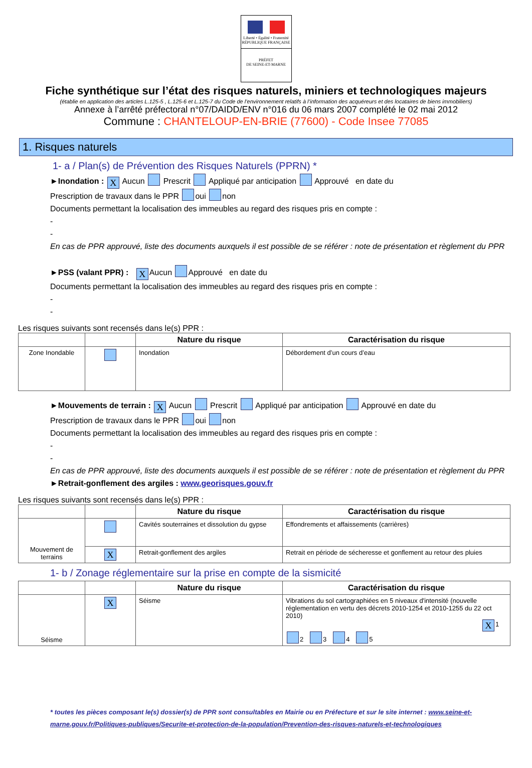Liberté • Égalité • Fraternité
RÉPUBLIQUE FRANÇAISE
PRÉFET
DE SEINE-ET-MARNE
Fiche synthétique sur l’état des risques naturels, miniers et technologiques majeurs
(établie en application des articles L.125-5 , L.125-6 et L.125-7 du Code de l’environnement relatifs à l’information des acquéreurs et des locataires de biens immobiliers)
Annexe à l’arrêté préfectoral n°07/DAIDD/ENV n°016 du 06 mars 2007 complété le 02 mai 2012
Commune : CHANTELOUP-EN-BRIE (77600) - Code Insee 77085
1. Risques naturels
1- a / Plan(s) de Prévention des Risques Naturels (PPRN) *
►Inondation : X Aucun Prescrit Appliqué par anticipation Approuvé en date du
Prescription de travaux dans le PPR oui non
Documents permettant la localisation des immeubles au regard des risques pris en compte :
-
-
En cas de PPR approuvé, liste des documents auxquels il est possible de se référer : note de présentation et règlement du PPR
►PSS (valant PPR) : X Aucun Approuvé en date du
Documents permettant la localisation des immeubles au regard des risques pris en compte :
-
-
Les risques suivants sont recensés dans le(s) PPR :
| | | Nature du risque | Caractérisation du risque |
| --- | --- | --- | --- |
| Zone Inondable | | Inondation | Débordement d’un cours d’eau |
►Mouvements de terrain : X Aucun Prescrit Appliqué par anticipation Approuvé en date du
Prescription de travaux dans le PPR oui non
Documents permettant la localisation des immeubles au regard des risques pris en compte :
-
-
En cas de PPR approuvé, liste des documents auxquels il est possible de se référer : note de présentation et règlement du PPR
►Retrait-gonflement des argiles : www.georisques.gouv.fr
Les risques suivants sont recensés dans le(s) PPR :
| | | Nature du risque | Caractérisation du risque |
| --- | --- | --- | --- |
| Mouvement de terrains | | Cavités souterraines et dissolution du gypse | Effondrements et affaissements (carrières) |
| | X | Retrait-gonflement des argiles | Retrait en période de sécheresse et gonflement au retour des pluies |
1- b / Zonage réglementaire sur la prise en compte de la sismicité
| | | Nature du risque | Caractérisation du risque |
| --- | --- | --- | --- |
| Séisme | X | Séisme | Vibrations du sol cartographiées en 5 niveaux d'intensité (nouvelle réglementation en vertu des décrets 2010-1254 et 2010-1255 du 22 oct 2010) X 1 2 3 4 5 |
* toutes les pièces composant le(s) dossier(s) de PPR sont consultables en Mairie ou en Préfecture et sur le site internet : www.seine-et-marne.gouv.fr/Politiques-publiques/Securite-et-protection-de-la-population/Prevention-des-risques-naturels-et-technologiques